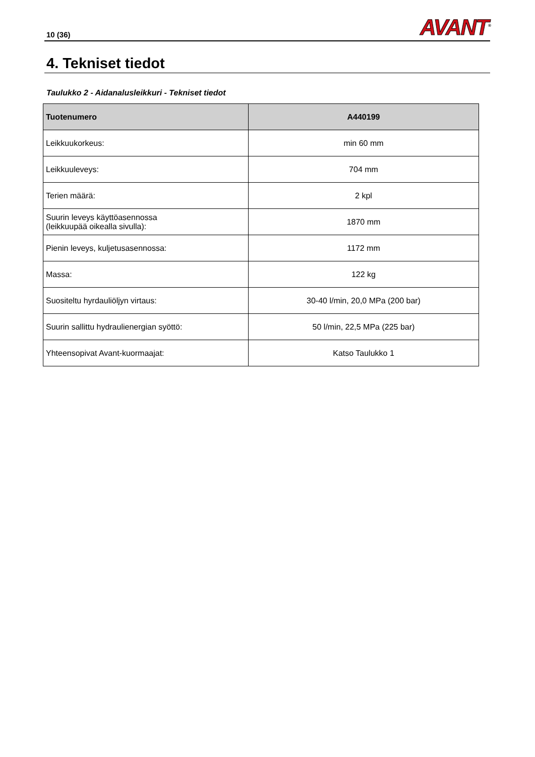10 (36)
AVANT<sup>®</sup>
4. Tekniset tiedot
Taulukko 2 - Aidanalusleikkuri - Tekniset tiedot
| Tuotenumero | A440199 |
| --- | --- |
| Leikkuukorkeus: | min 60 mm |
| Leikkuuleveys: | 704 mm |
| Terien määrä: | 2 kpl |
| Suurin leveys käyttöasennossa (leikkuupää oikealla sivulla): | 1870 mm |
| Pienin leveys, kuljetusasennossa: | 1172 mm |
| Massa: | 122 kg |
| Suositeltu hyrdauliöljyn virtaus: | 30-40 l/min, 20,0 MPa (200 bar) |
| Suurin sallittu hydraulienergian syöttö: | 50 l/min, 22,5 MPa (225 bar) |
| Yhteensopivat Avant-kuormaajat: | Katso Taulukko 1 |